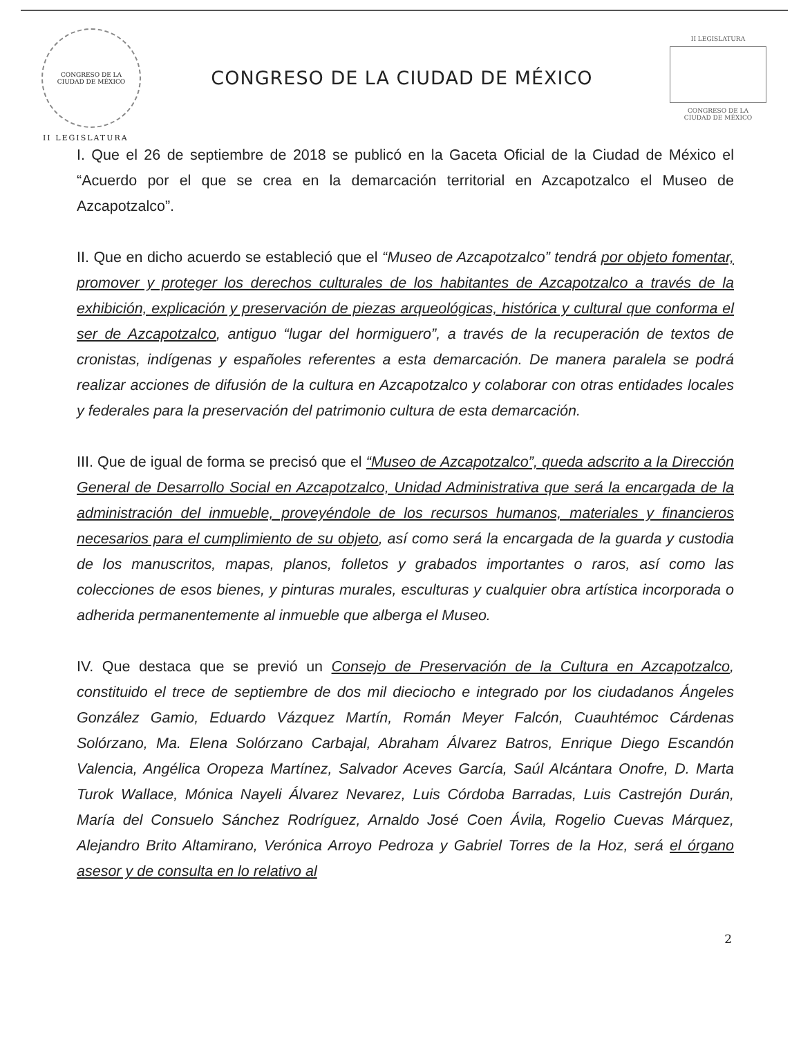CONGRESO DE LA
CIUDAD DE MÉXICO
CONGRESO DE LA CIUDAD DE MÉXICO
II LEGISLATURA
CONGRESO DE LA
CIUDAD DE MÉXICO
II LEGISLATURA
I. Que el 26 de septiembre de 2018 se publicó en la Gaceta Oficial de la Ciudad de México el “Acuerdo por el que se crea en la demarcación territorial en Azcapotzalco el Museo de Azcapotzalco”.
II. Que en dicho acuerdo se estableció que el “Museo de Azcapotzalco” tendrá por objeto fomentar, promover y proteger los derechos culturales de los habitantes de Azcapotzalco a través de la exhibición, explicación y preservación de piezas arqueológicas, histórica y cultural que conforma el ser de Azcapotzalco, antiguo “lugar del hormiguero”, a través de la recuperación de textos de cronistas, indígenas y españoles referentes a esta demarcación. De manera paralela se podrá realizar acciones de difusión de la cultura en Azcapotzalco y colaborar con otras entidades locales y federales para la preservación del patrimonio cultura de esta demarcación.
III. Que de igual de forma se precisó que el “Museo de Azcapotzalco”, queda adscrito a la Dirección General de Desarrollo Social en Azcapotzalco, Unidad Administrativa que será la encargada de la administración del inmueble, proveyéndole de los recursos humanos, materiales y financieros necesarios para el cumplimiento de su objeto, así como será la encargada de la guarda y custodia de los manuscritos, mapas, planos, folletos y grabados importantes o raros, así como las colecciones de esos bienes, y pinturas murales, esculturas y cualquier obra artística incorporada o adherida permanentemente al inmueble que alberga el Museo.
IV. Que destaca que se previó un Consejo de Preservación de la Cultura en Azcapotzalco, constituido el trece de septiembre de dos mil dieciocho e integrado por los ciudadanos Ángeles González Gamio, Eduardo Vázquez Martín, Román Meyer Falcón, Cuauhtémoc Cárdenas Solórzano, Ma. Elena Solórzano Carbajal, Abraham Álvarez Batros, Enrique Diego Escandón Valencia, Angélica Oropeza Martínez, Salvador Aceves García, Saúl Alcántara Onofre, D. Marta Turok Wallace, Mónica Nayeli Álvarez Nevarez, Luis Córdoba Barradas, Luis Castrejón Durán, María del Consuelo Sánchez Rodríguez, Arnaldo José Coen Ávila, Rogelio Cuevas Márquez, Alejandro Brito Altamirano, Verónica Arroyo Pedroza y Gabriel Torres de la Hoz, será el órgano asesor y de consulta en lo relativo al
2